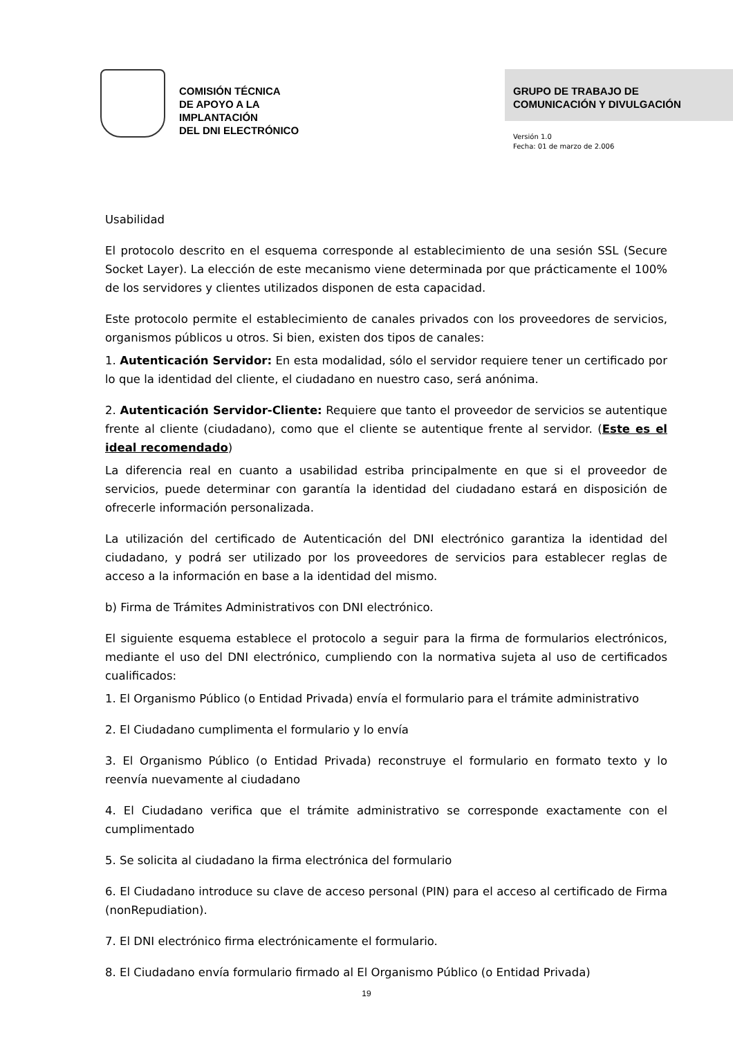COMISIÓN TÉCNICA
DE APOYO A LA
IMPLANTACIÓN
DEL DNI ELECTRÓNICO
GRUPO DE TRABAJO DE
COMUNICACIÓN Y DIVULGACIÓN
Versión 1.0
Fecha: 01 de marzo de 2.006
Usabilidad
El protocolo descrito en el esquema corresponde al establecimiento de una sesión SSL (Secure Socket Layer). La elección de este mecanismo viene determinada por que prácticamente el 100% de los servidores y clientes utilizados disponen de esta capacidad.
Este protocolo permite el establecimiento de canales privados con los proveedores de servicios, organismos públicos u otros. Si bien, existen dos tipos de canales:
1. Autenticación Servidor: En esta modalidad, sólo el servidor requiere tener un certificado por lo que la identidad del cliente, el ciudadano en nuestro caso, será anónima.
2. Autenticación Servidor-Cliente: Requiere que tanto el proveedor de servicios se autentique frente al cliente (ciudadano), como que el cliente se autentique frente al servidor. (Este es el ideal recomendado)
La diferencia real en cuanto a usabilidad estriba principalmente en que si el proveedor de servicios, puede determinar con garantía la identidad del ciudadano estará en disposición de ofrecerle información personalizada.
La utilización del certificado de Autenticación del DNI electrónico garantiza la identidad del ciudadano, y podrá ser utilizado por los proveedores de servicios para establecer reglas de acceso a la información en base a la identidad del mismo.
b) Firma de Trámites Administrativos con DNI electrónico.
El siguiente esquema establece el protocolo a seguir para la firma de formularios electrónicos, mediante el uso del DNI electrónico, cumpliendo con la normativa sujeta al uso de certificados cualificados:
1. El Organismo Público (o Entidad Privada) envía el formulario para el trámite administrativo
2. El Ciudadano cumplimenta el formulario y lo envía
3. El Organismo Público (o Entidad Privada) reconstruye el formulario en formato texto y lo reenvía nuevamente al ciudadano
4. El Ciudadano verifica que el trámite administrativo se corresponde exactamente con el cumplimentado
5. Se solicita al ciudadano la firma electrónica del formulario
6. El Ciudadano introduce su clave de acceso personal (PIN) para el acceso al certificado de Firma (nonRepudiation).
7. El DNI electrónico firma electrónicamente el formulario.
8. El Ciudadano envía formulario firmado al El Organismo Público (o Entidad Privada)
19